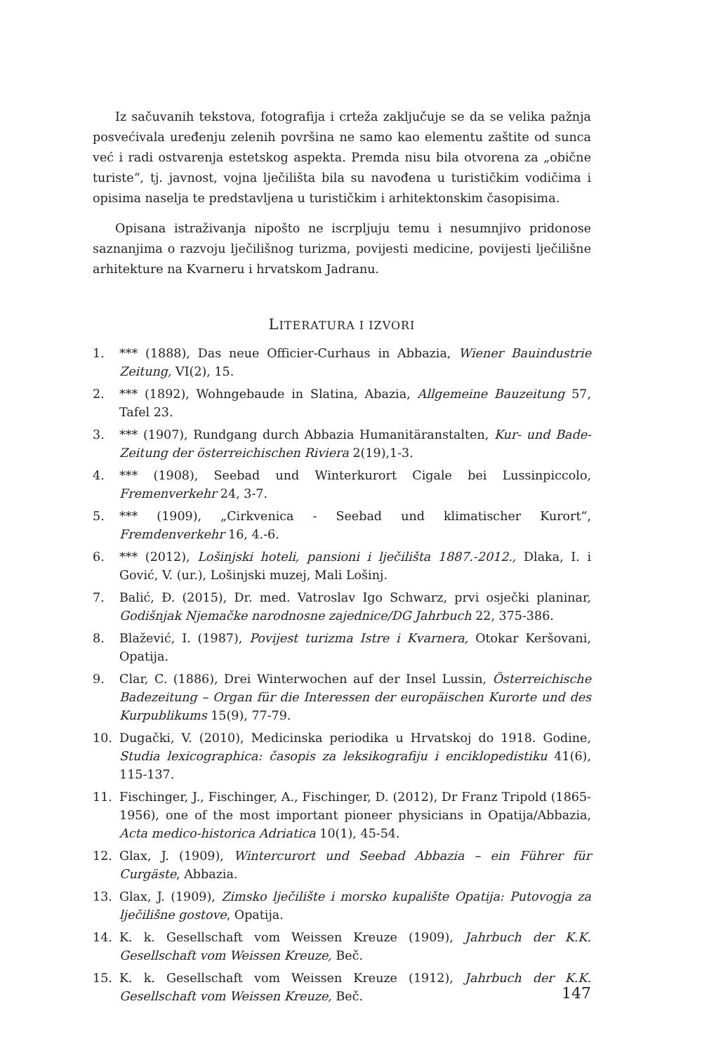Iz sačuvanih tekstova, fotografija i crteža zaključuje se da se velika pažnja posvećivala uređenju zelenih površina ne samo kao elementu zaštite od sunca već i radi ostvarenja estetskog aspekta. Premda nisu bila otvorena za „obične turiste“, tj. javnost, vojna lječilišta bila su navođena u turističkim vodičima i opisima naselja te predstavljena u turističkim i arhitektonskim časopisima.
Opisana istraživanja nipošto ne iscrpljuju temu i nesumnjivo pridonose saznanjima o razvoju lječilišnog turizma, povijesti medicine, povijesti lječilišne arhitekture na Kvarneru i hrvatskom Jadranu.
LITERATURA I IZVORI
1. *** (1888), Das neue Officier-Curhaus in Abbazia, Wiener Bauindustrie Zeitung, VI(2), 15.
2. *** (1892), Wohngebaude in Slatina, Abazia, Allgemeine Bauzeitung 57, Tafel 23.
3. *** (1907), Rundgang durch Abbazia Humanitäranstalten, Kur- und Bade-Zeitung der österreichischen Riviera 2(19),1-3.
4. *** (1908), Seebad und Winterkurort Cigale bei Lussinpiccolo, Fremenverkehr 24, 3-7.
5. *** (1909), „Cirkvenica - Seebad und klimatischer Kurort“, Fremdenverkehr 16, 4.-6.
6. *** (2012), Lošinjski hoteli, pansioni i lječilišta 1887.-2012., Dlaka, I. i Gović, V. (ur.), Lošinjski muzej, Mali Lošinj.
7. Balić, Đ. (2015), Dr. med. Vatroslav Igo Schwarz, prvi osječki planinar, Godišnjak Njemačke narodnosne zajednice/DG Jahrbuch 22, 375-386.
8. Blažević, I. (1987), Povijest turizma Istre i Kvarnera, Otokar Keršovani, Opatija.
9. Clar, C. (1886), Drei Winterwochen auf der Insel Lussin, Österreichische Badezeitung – Organ für die Interessen der europäischen Kurorte und des Kurpublikums 15(9), 77-79.
10. Dugački, V. (2010), Medicinska periodika u Hrvatskoj do 1918. Godine, Studia lexicographica: časopis za leksikografiju i enciklopedistiku 41(6), 115-137.
11. Fischinger, J., Fischinger, A., Fischinger, D. (2012), Dr Franz Tripold (1865-1956), one of the most important pioneer physicians in Opatija/Abbazia, Acta medico-historica Adriatica 10(1), 45-54.
12. Glax, J. (1909), Wintercurort und Seebad Abbazia – ein Führer für Curgäste, Abbazia.
13. Glax, J. (1909), Zimsko lječilište i morsko kupalište Opatija: Putovogja za lječilišne gostove, Opatija.
14. K. k. Gesellschaft vom Weissen Kreuze (1909), Jahrbuch der K.K. Gesellschaft vom Weissen Kreuze, Beč.
15. K. k. Gesellschaft vom Weissen Kreuze (1912), Jahrbuch der K.K. Gesellschaft vom Weissen Kreuze, Beč.
147